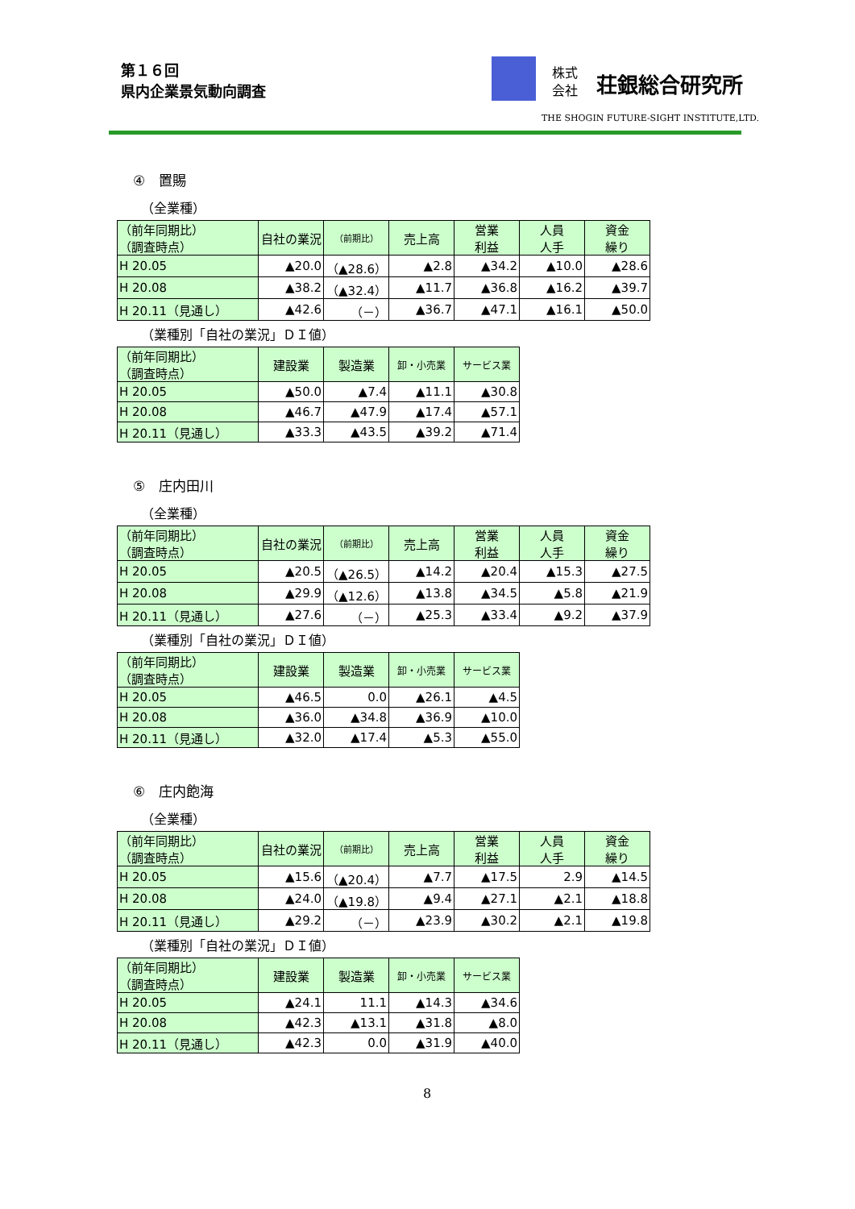第１６回
県内企業景気動向調査
株式
会社
荘銀総合研究所
THE SHOGIN FUTURE-SIGHT INSTITUTE,LTD.
④　置賜
（全業種）
| （前年同期比） （調査時点） | 自社の業況 | （前期比） | 売上高 | 営業 利益 | 人員 人手 | 資金 繰り |
| --- | --- | --- | --- | --- | --- | --- |
| H 20.05 | ▲20.0 | （▲28.6） | ▲2.8 | ▲34.2 | ▲10.0 | ▲28.6 |
| H 20.08 | ▲38.2 | （▲32.4） | ▲11.7 | ▲36.8 | ▲16.2 | ▲39.7 |
| H 20.11（見通し） | ▲42.6 | （－） | ▲36.7 | ▲47.1 | ▲16.1 | ▲50.0 |
（業種別「自社の業況」ＤＩ値）
| （前年同期比） （調査時点） | 建設業 | 製造業 | 卸・小売業 | サービス業 |
| --- | --- | --- | --- | --- |
| H 20.05 | ▲50.0 | ▲7.4 | ▲11.1 | ▲30.8 |
| H 20.08 | ▲46.7 | ▲47.9 | ▲17.4 | ▲57.1 |
| H 20.11（見通し） | ▲33.3 | ▲43.5 | ▲39.2 | ▲71.4 |
⑤　庄内田川
（全業種）
| （前年同期比） （調査時点） | 自社の業況 | （前期比） | 売上高 | 営業 利益 | 人員 人手 | 資金 繰り |
| --- | --- | --- | --- | --- | --- | --- |
| H 20.05 | ▲20.5 | （▲26.5） | ▲14.2 | ▲20.4 | ▲15.3 | ▲27.5 |
| H 20.08 | ▲29.9 | （▲12.6） | ▲13.8 | ▲34.5 | ▲5.8 | ▲21.9 |
| H 20.11（見通し） | ▲27.6 | （－） | ▲25.3 | ▲33.4 | ▲9.2 | ▲37.9 |
（業種別「自社の業況」ＤＩ値）
| （前年同期比） （調査時点） | 建設業 | 製造業 | 卸・小売業 | サービス業 |
| --- | --- | --- | --- | --- |
| H 20.05 | ▲46.5 | 0.0 | ▲26.1 | ▲4.5 |
| H 20.08 | ▲36.0 | ▲34.8 | ▲36.9 | ▲10.0 |
| H 20.11（見通し） | ▲32.0 | ▲17.4 | ▲5.3 | ▲55.0 |
⑥　庄内飽海
（全業種）
| （前年同期比） （調査時点） | 自社の業況 | （前期比） | 売上高 | 営業 利益 | 人員 人手 | 資金 繰り |
| --- | --- | --- | --- | --- | --- | --- |
| H 20.05 | ▲15.6 | （▲20.4） | ▲7.7 | ▲17.5 | 2.9 | ▲14.5 |
| H 20.08 | ▲24.0 | （▲19.8） | ▲9.4 | ▲27.1 | ▲2.1 | ▲18.8 |
| H 20.11（見通し） | ▲29.2 | （－） | ▲23.9 | ▲30.2 | ▲2.1 | ▲19.8 |
（業種別「自社の業況」ＤＩ値）
| （前年同期比） （調査時点） | 建設業 | 製造業 | 卸・小売業 | サービス業 |
| --- | --- | --- | --- | --- |
| H 20.05 | ▲24.1 | 11.1 | ▲14.3 | ▲34.6 |
| H 20.08 | ▲42.3 | ▲13.1 | ▲31.8 | ▲8.0 |
| H 20.11（見通し） | ▲42.3 | 0.0 | ▲31.9 | ▲40.0 |
8